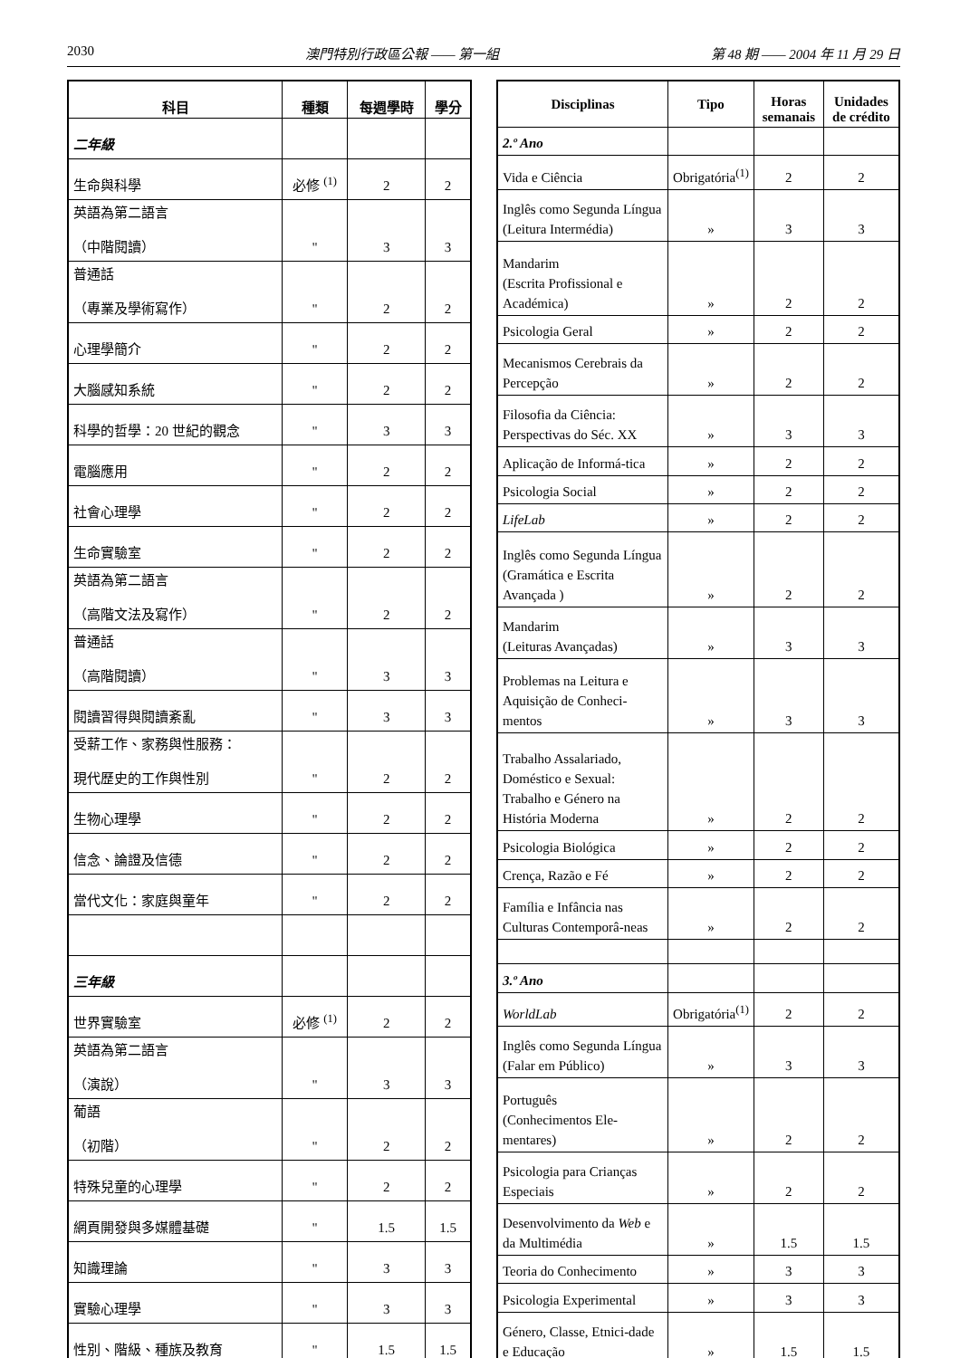2030 澳門特別行政區公報 —— 第一組 第 48 期 —— 2004 年 11 月 29 日
| 科目 | 種類 | 每週學時 | 學分 |
| --- | --- | --- | --- |
| 二年級 | | | |
| 生命與科學 | 必修 <sup>(1)</sup> | 2 | 2 |
| 英語為第二語言 （中階閱讀） | " | 3 | 3 |
| 普通話 （專業及學術寫作） | " | 2 | 2 |
| 心理學簡介 | " | 2 | 2 |
| 大腦感知系統 | " | 2 | 2 |
| 科學的哲學：20 世紀的觀念 | " | 3 | 3 |
| 電腦應用 | " | 2 | 2 |
| 社會心理學 | " | 2 | 2 |
| 生命實驗室 | " | 2 | 2 |
| 英語為第二語言 （高階文法及寫作） | " | 2 | 2 |
| 普通話 （高階閱讀） | " | 3 | 3 |
| 閱讀習得與閱讀紊亂 | " | 3 | 3 |
| 受薪工作、家務與性服務： 現代歷史的工作與性別 | " | 2 | 2 |
| 生物心理學 | " | 2 | 2 |
| 信念、論證及信德 | " | 2 | 2 |
| 當代文化：家庭與童年 | " | 2 | 2 |
| 三年級 | | | |
| 世界實驗室 | 必修 <sup>(1)</sup> | 2 | 2 |
| 英語為第二語言 （演說） | " | 3 | 3 |
| 葡語 （初階） | " | 2 | 2 |
| 特殊兒童的心理學 | " | 2 | 2 |
| 網頁開發與多媒體基礎 | " | 1.5 | 1.5 |
| 知識理論 | " | 3 | 3 |
| 實驗心理學 | " | 3 | 3 |
| 性別、階級、種族及教育 | " | 1.5 | 1.5 |
| Disciplinas | Tipo | Horas semanais | Unidades de crédito |
| --- | --- | --- | --- |
| 2.º Ano | | | |
| Vida e Ciência | Obrigatória<sup>(1)</sup> | 2 | 2 |
| Inglês como Segunda Língua (Leitura Intermédia) | » | 3 | 3 |
| Mandarim (Escrita Profissional e Académica) | » | 2 | 2 |
| Psicologia Geral | » | 2 | 2 |
| Mecanismos Cerebrais da Percepção | » | 2 | 2 |
| Filosofia da Ciência: Perspectivas do Séc. XX | » | 3 | 3 |
| Aplicação de Informá-tica | » | 2 | 2 |
| Psicologia Social | » | 2 | 2 |
| LifeLab | » | 2 | 2 |
| Inglês como Segunda Língua (Gramática e Escrita Avançada ) | » | 2 | 2 |
| Mandarim (Leituras Avançadas) | » | 3 | 3 |
| Problemas na Leitura e Aquisição de Conheci-mentos | » | 3 | 3 |
| Trabalho Assalariado, Doméstico e Sexual: Trabalho e Género na História Moderna | » | 2 | 2 |
| Psicologia Biológica | » | 2 | 2 |
| Crença, Razão e Fé | » | 2 | 2 |
| Família e Infância nas Culturas Contemporâ-neas | » | 2 | 2 |
| 3.º Ano | | | |
| WorldLab | Obrigatória<sup>(1)</sup> | 2 | 2 |
| Inglês como Segunda Língua (Falar em Público) | » | 3 | 3 |
| Português (Conhecimentos Ele-mentares) | » | 2 | 2 |
| Psicologia para Crianças Especiais | » | 2 | 2 |
| Desenvolvimento da Web e da Multimédia | » | 1.5 | 1.5 |
| Teoria do Conhecimento | » | 3 | 3 |
| Psicologia Experimental | » | 3 | 3 |
| Género, Classe, Etnici-dade e Educação | » | 1.5 | 1.5 |